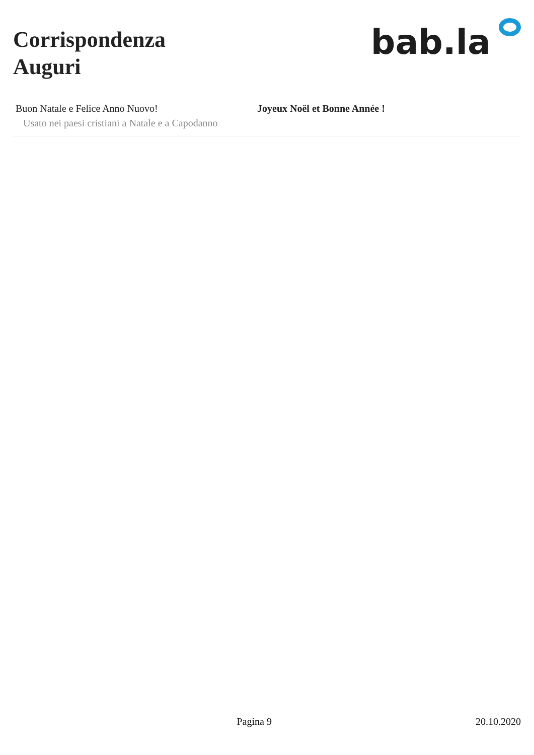Corrispondenza
Auguri
bab.la
| Buon Natale e Felice Anno Nuovo! Usato nei paesi cristiani a Natale e a Capodanno | Joyeux Noël et Bonne Année ! |
Pagina 9 20.10.2020